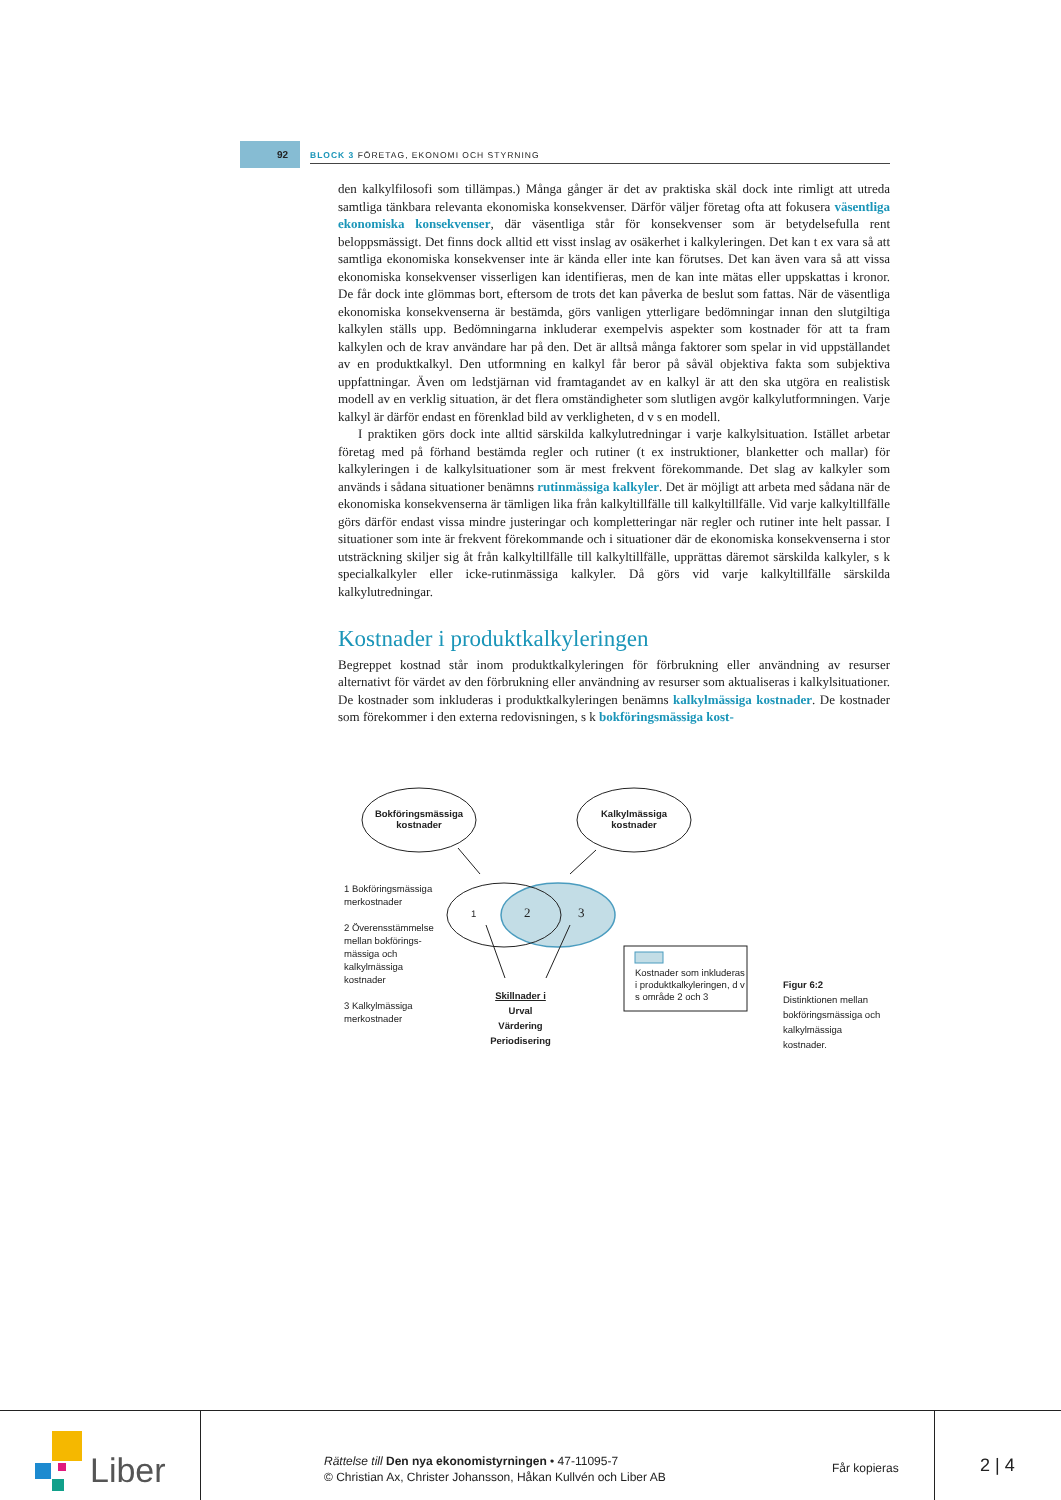92
BLOCK 3 FÖRETAG, EKONOMI OCH STYRNING
den kalkylfilosofi som tillämpas.) Många gånger är det av praktiska skäl dock inte rimligt att utreda samtliga tänkbara relevanta ekonomiska konsekvenser. Därför väljer företag ofta att fokusera väsentliga ekonomiska konsekvenser, där väsentliga står för konsekvenser som är betydelsefulla rent beloppsmässigt. Det finns dock alltid ett visst inslag av osäkerhet i kalkyleringen. Det kan t ex vara så att samtliga ekonomiska konsekvenser inte är kända eller inte kan förutses. Det kan även vara så att vissa ekonomiska konsekvenser visserligen kan identifieras, men de kan inte mätas eller uppskattas i kronor. De får dock inte glömmas bort, eftersom de trots det kan påverka de beslut som fattas. När de väsentliga ekonomiska konsekvenserna är bestämda, görs vanligen ytterligare bedömningar innan den slutgiltiga kalkylen ställs upp. Bedömningarna inkluderar exempelvis aspekter som kostnader för att ta fram kalkylen och de krav användare har på den. Det är alltså många faktorer som spelar in vid uppställandet av en produktkalkyl. Den utformning en kalkyl får beror på såväl objektiva fakta som subjektiva uppfattningar. Även om ledstjärnan vid framtagandet av en kalkyl är att den ska utgöra en realistisk modell av en verklig situation, är det flera omständigheter som slutligen avgör kalkylutformningen. Varje kalkyl är därför endast en förenklad bild av verkligheten, d v s en modell.
I praktiken görs dock inte alltid särskilda kalkylutredningar i varje kalkylsituation. Istället arbetar företag med på förhand bestämda regler och rutiner (t ex instruktioner, blanketter och mallar) för kalkyleringen i de kalkylsituationer som är mest frekvent förekommande. Det slag av kalkyler som används i sådana situationer benämns rutinmässiga kalkyler. Det är möjligt att arbeta med sådana när de ekonomiska konsekvenserna är tämligen lika från kalkyltillfälle till kalkyltillfälle. Vid varje kalkyltillfälle görs därför endast vissa mindre justeringar och kompletteringar när regler och rutiner inte helt passar. I situationer som inte är frekvent förekommande och i situationer där de ekonomiska konsekvenserna i stor utsträckning skiljer sig åt från kalkyltillfälle till kalkyltillfälle, upprättas däremot särskilda kalkyler, s k specialkalkyler eller icke-rutinmässiga kalkyler. Då görs vid varje kalkyltillfälle särskilda kalkylutredningar.
Kostnader i produktkalkyleringen
Begreppet kostnad står inom produktkalkyleringen för förbrukning eller användning av resurser alternativt för värdet av den förbrukning eller användning av resurser som aktualiseras i kalkylsituationer. De kostnader som inkluderas i produktkalkyleringen benämns kalkylmässiga kostnader. De kostnader som förekommer i den externa redovisningen, s k bokföringsmässiga kost-
Bokföringsmässiga kostnader
Kalkylmässiga kostnader
1 Bokföringsmässiga merkostnader
2 Överensstämmelse mellan bokförings-mässiga och kalkylmässiga kostnader
3 Kalkylmässiga merkostnader
1 2 3
Skillnader i
Urval
Värdering
Periodisering
Kostnader som inkluderas i produktkalkyleringen, d v s område 2 och 3
Figur 6:2
Distinktionen mellan bokföringsmässiga och kalkylmässiga kostnader.
Liber
Rättelse till Den nya ekonomistyrningen • 47-11095-7
© Christian Ax, Christer Johansson, Håkan Kullvén och Liber AB
Får kopieras 2 | 4